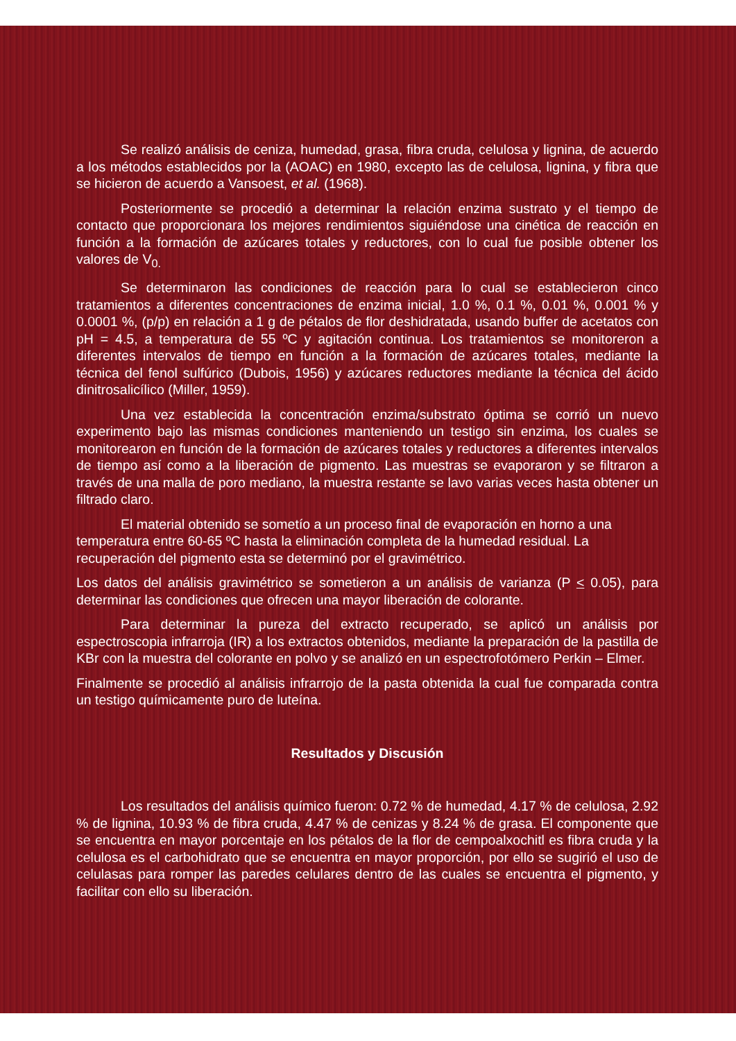Se realizó análisis de ceniza, humedad, grasa, fibra cruda, celulosa y lignina, de acuerdo a los métodos establecidos por la (AOAC) en 1980, excepto las de celulosa, lignina, y fibra que se hicieron de acuerdo a Vansoest, et al. (1968).
Posteriormente se procedió a determinar la relación enzima sustrato y el tiempo de contacto que proporcionara los mejores rendimientos siguiéndose una cinética de reacción en función a la formación de azúcares totales y reductores, con lo cual fue posible obtener los valores de V<sub>0.</sub>
Se determinaron las condiciones de reacción para lo cual se establecieron cinco tratamientos a diferentes concentraciones de enzima inicial, 1.0 %, 0.1 %, 0.01 %, 0.001 % y 0.0001 %, (p/p) en relación a 1 g de pétalos de flor deshidratada, usando buffer de acetatos con pH = 4.5, a temperatura de 55 ºC y agitación continua. Los tratamientos se monitoreron a diferentes intervalos de tiempo en función a la formación de azúcares totales, mediante la técnica del fenol sulfúrico (Dubois, 1956) y azúcares reductores mediante la técnica del ácido dinitrosalicílico (Miller, 1959).
Una vez establecida la concentración enzima/substrato óptima se corrió un nuevo experimento bajo las mismas condiciones manteniendo un testigo sin enzima, los cuales se monitorearon en función de la formación de azúcares totales y reductores a diferentes intervalos de tiempo así como a la liberación de pigmento. Las muestras se evaporaron y se filtraron a través de una malla de poro mediano, la muestra restante se lavo varias veces hasta obtener un filtrado claro.
El material obtenido se sometío a un proceso final de evaporación en horno a una temperatura entre 60-65 ºC hasta la eliminación completa de la humedad residual. La recuperación del pigmento esta se determinó por el gravimétrico.
Los datos del análisis gravimétrico se sometieron a un análisis de varianza (P < 0.05), para determinar las condiciones que ofrecen una mayor liberación de colorante.
Para determinar la pureza del extracto recuperado, se aplicó un análisis por espectroscopia infrarroja (IR) a los extractos obtenidos, mediante la preparación de la pastilla de KBr con la muestra del colorante en polvo y se analizó en un espectrofotómero Perkin – Elmer.
Finalmente se procedió al análisis infrarrojo de la pasta obtenida la cual fue comparada contra un testigo químicamente puro de luteína.
Resultados y Discusión
Los resultados del análisis químico fueron: 0.72 % de humedad, 4.17 % de celulosa, 2.92 % de lignina, 10.93 % de fibra cruda, 4.47 % de cenizas y 8.24 % de grasa. El componente que se encuentra en mayor porcentaje en los pétalos de la flor de cempoalxochitl es fibra cruda y la celulosa es el carbohidrato que se encuentra en mayor proporción, por ello se sugirió el uso de celulasas para romper las paredes celulares dentro de las cuales se encuentra el pigmento, y facilitar con ello su liberación.